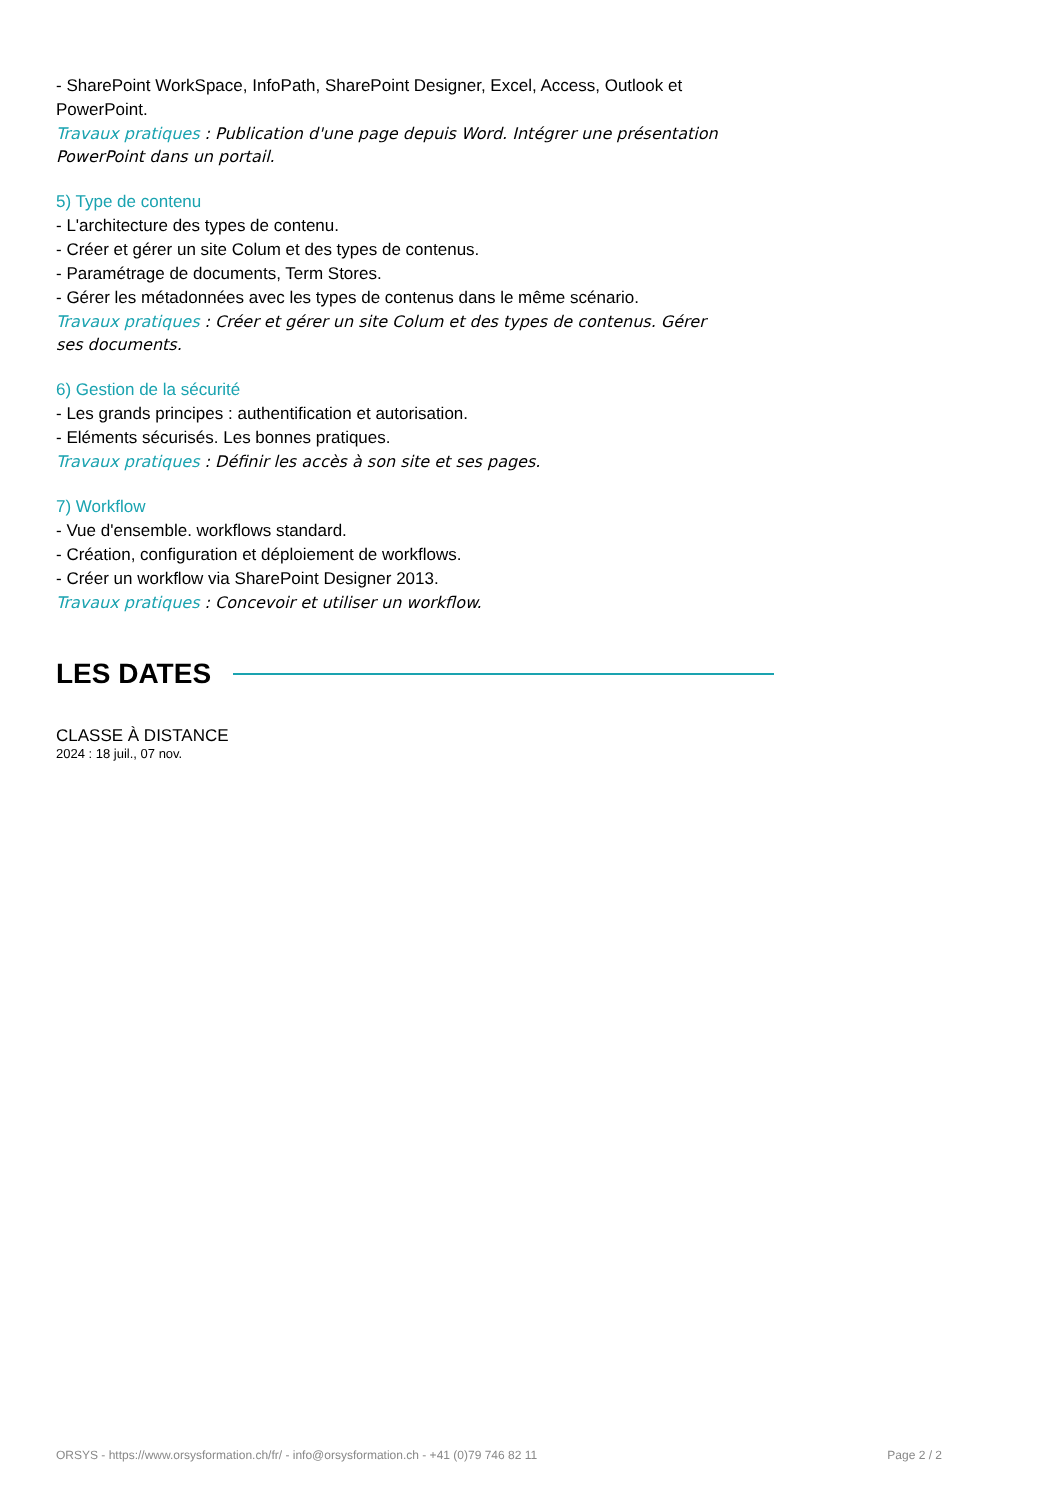- SharePoint WorkSpace, InfoPath, SharePoint Designer, Excel, Access, Outlook et PowerPoint.
Travaux pratiques : Publication d'une page depuis Word. Intégrer une présentation PowerPoint dans un portail.
5) Type de contenu
- L'architecture des types de contenu.
- Créer et gérer un site Colum et des types de contenus.
- Paramétrage de documents, Term Stores.
- Gérer les métadonnées avec les types de contenus dans le même scénario.
Travaux pratiques : Créer et gérer un site Colum et des types de contenus. Gérer ses documents.
6) Gestion de la sécurité
- Les grands principes : authentification et autorisation.
- Eléments sécurisés. Les bonnes pratiques.
Travaux pratiques : Définir les accès à son site et ses pages.
7) Workflow
- Vue d'ensemble. workflows standard.
- Création, configuration et déploiement de workflows.
- Créer un workflow via SharePoint Designer 2013.
Travaux pratiques : Concevoir et utiliser un workflow.
LES DATES
CLASSE À DISTANCE
2024 : 18 juil., 07 nov.
ORSYS - https://www.orsysformation.ch/fr/ - info@orsysformation.ch - +41 (0)79 746 82 11 Page 2 / 2